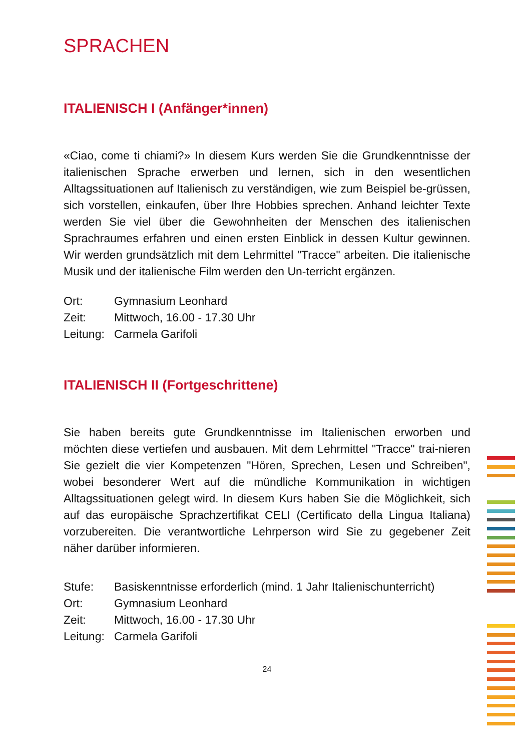SPRACHEN
ITALIENISCH I (Anfänger*innen)
«Ciao, come ti chiami?» In diesem Kurs werden Sie die Grundkenntnisse der italienischen Sprache erwerben und lernen, sich in den wesentlichen Alltagssituationen auf Italienisch zu verständigen, wie zum Beispiel be-grüssen, sich vorstellen, einkaufen, über Ihre Hobbies sprechen. Anhand leichter Texte werden Sie viel über die Gewohnheiten der Menschen des italienischen Sprachraumes erfahren und einen ersten Einblick in dessen Kultur gewinnen. Wir werden grundsätzlich mit dem Lehrmittel "Tracce" arbeiten. Die italienische Musik und der italienische Film werden den Un-terricht ergänzen.
| Ort: | Gymnasium Leonhard |
| Zeit: | Mittwoch, 16.00 - 17.30 Uhr |
| Leitung: | Carmela Garifoli |
ITALIENISCH II (Fortgeschrittene)
Sie haben bereits gute Grundkenntnisse im Italienischen erworben und möchten diese vertiefen und ausbauen. Mit dem Lehrmittel "Tracce" trai-nieren Sie gezielt die vier Kompetenzen "Hören, Sprechen, Lesen und Schreiben", wobei besonderer Wert auf die mündliche Kommunikation in wichtigen Alltagssituationen gelegt wird. In diesem Kurs haben Sie die Möglichkeit, sich auf das europäische Sprachzertifikat CELI (Certificato della Lingua Italiana) vorzubereiten. Die verantwortliche Lehrperson wird Sie zu gegebener Zeit näher darüber informieren.
| Stufe: | Basiskenntnisse erforderlich (mind. 1 Jahr Italienischunterricht) |
| Ort: | Gymnasium Leonhard |
| Zeit: | Mittwoch, 16.00 - 17.30 Uhr |
| Leitung: | Carmela Garifoli |
24